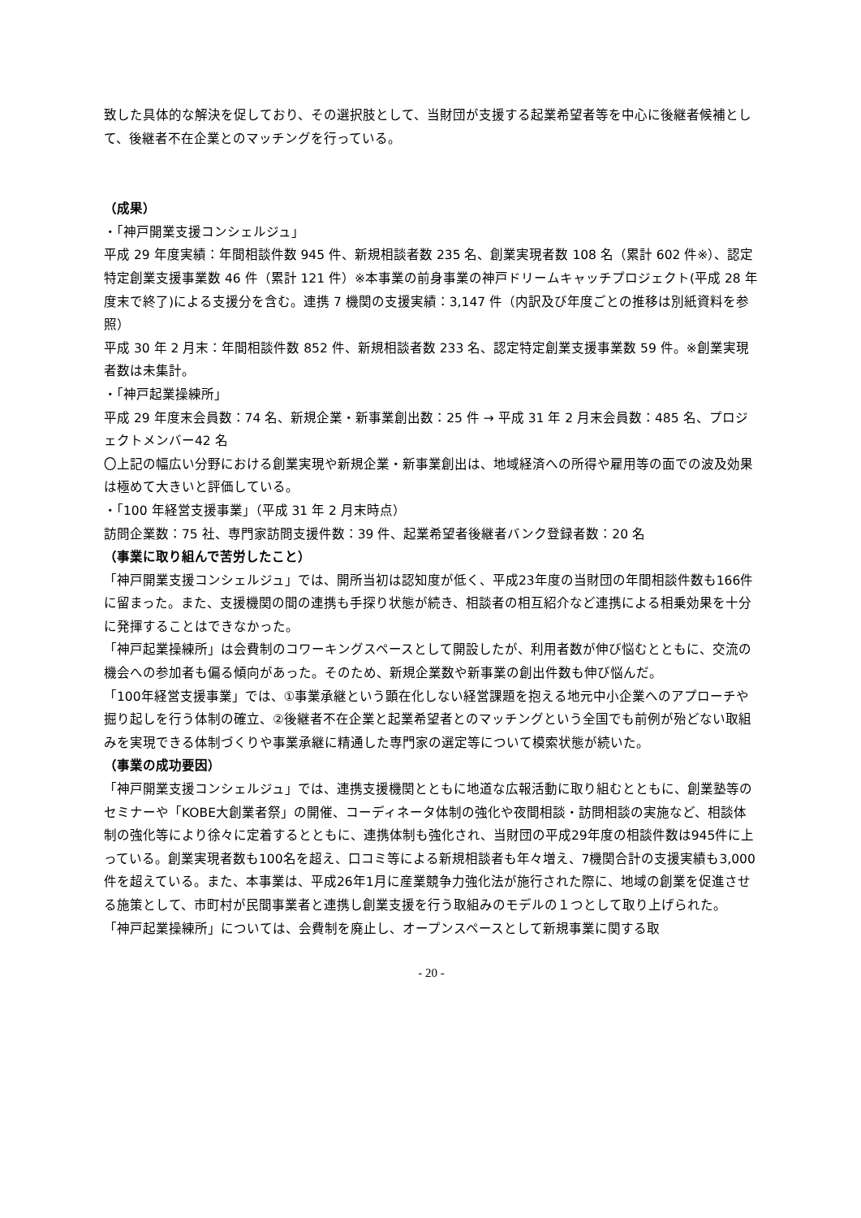致した具体的な解決を促しており、その選択肢として、当財団が支援する起業希望者等を中心に後継者候補として、後継者不在企業とのマッチングを行っている。
（成果）
・「神戸開業支援コンシェルジュ」
平成 29 年度実績：年間相談件数 945 件、新規相談者数 235 名、創業実現者数 108 名（累計 602 件※）、認定特定創業支援事業数 46 件（累計 121 件）※本事業の前身事業の神戸ドリームキャッチプロジェクト(平成 28 年度末で終了)による支援分を含む。連携 7 機関の支援実績：3,147 件（内訳及び年度ごとの推移は別紙資料を参照）
平成 30 年 2 月末：年間相談件数 852 件、新規相談者数 233 名、認定特定創業支援事業数 59 件。※創業実現者数は未集計。
・「神戸起業操練所」
平成 29 年度末会員数：74 名、新規企業・新事業創出数：25 件 → 平成 31 年 2 月末会員数：485 名、プロジェクトメンバー42 名
〇上記の幅広い分野における創業実現や新規企業・新事業創出は、地域経済への所得や雇用等の面での波及効果は極めて大きいと評価している。
・「100 年経営支援事業」（平成 31 年 2 月末時点）
訪問企業数：75 社、専門家訪問支援件数：39 件、起業希望者後継者バンク登録者数：20 名
（事業に取り組んで苦労したこと）
「神戸開業支援コンシェルジュ」では、開所当初は認知度が低く、平成23年度の当財団の年間相談件数も166件に留まった。また、支援機関の間の連携も手探り状態が続き、相談者の相互紹介など連携による相乗効果を十分に発揮することはできなかった。
「神戸起業操練所」は会費制のコワーキングスペースとして開設したが、利用者数が伸び悩むとともに、交流の機会への参加者も偏る傾向があった。そのため、新規企業数や新事業の創出件数も伸び悩んだ。
「100年経営支援事業」では、①事業承継という顕在化しない経営課題を抱える地元中小企業へのアプローチや掘り起しを行う体制の確立、②後継者不在企業と起業希望者とのマッチングという全国でも前例が殆どない取組みを実現できる体制づくりや事業承継に精通した専門家の選定等について模索状態が続いた。
（事業の成功要因）
「神戸開業支援コンシェルジュ」では、連携支援機関とともに地道な広報活動に取り組むとともに、創業塾等のセミナーや「KOBE大創業者祭」の開催、コーディネータ体制の強化や夜間相談・訪問相談の実施など、相談体制の強化等により徐々に定着するとともに、連携体制も強化され、当財団の平成29年度の相談件数は945件に上っている。創業実現者数も100名を超え、口コミ等による新規相談者も年々増え、7機関合計の支援実績も3,000件を超えている。また、本事業は、平成26年1月に産業競争力強化法が施行された際に、地域の創業を促進させる施策として、市町村が民間事業者と連携し創業支援を行う取組みのモデルの１つとして取り上げられた。
「神戸起業操練所」については、会費制を廃止し、オープンスペースとして新規事業に関する取
- 20 -